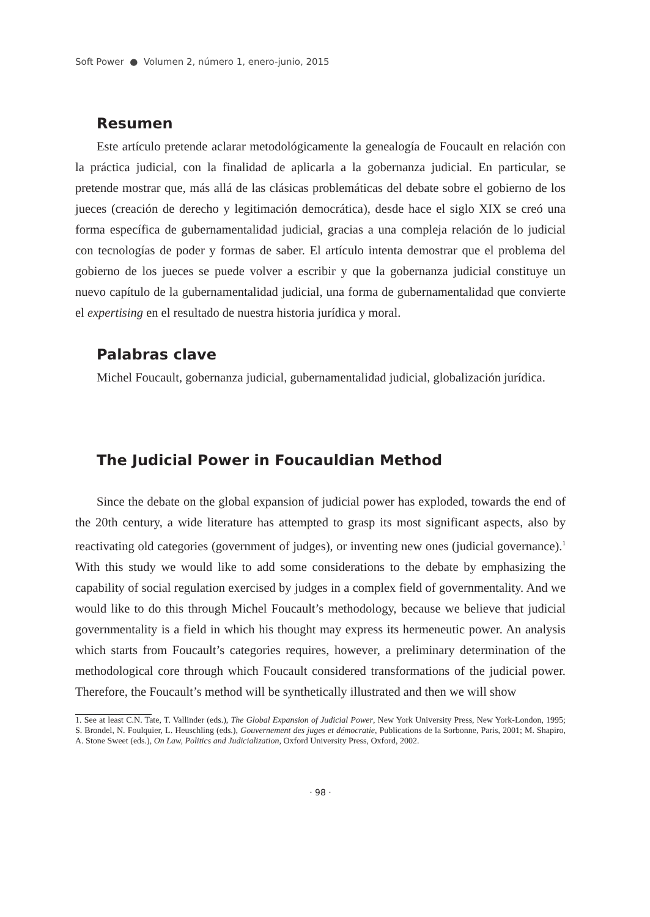Soft Power ● Volumen 2, número 1, enero-junio, 2015
Resumen
Este artículo pretende aclarar metodológicamente la genealogía de Foucault en relación con la práctica judicial, con la finalidad de aplicarla a la gobernanza judicial. En particular, se pretende mostrar que, más allá de las clásicas problemáticas del debate sobre el gobierno de los jueces (creación de derecho y legitimación democrática), desde hace el siglo XIX se creó una forma específica de gubernamentalidad judicial, gracias a una compleja relación de lo judicial con tecnologías de poder y formas de saber. El artículo intenta demostrar que el problema del gobierno de los jueces se puede volver a escribir y que la gobernanza judicial constituye un nuevo capítulo de la gubernamentalidad judicial, una forma de gubernamentalidad que convierte el expertising en el resultado de nuestra historia jurídica y moral.
Palabras clave
Michel Foucault, gobernanza judicial, gubernamentalidad judicial, globalización jurídica.
The Judicial Power in Foucauldian Method
Since the debate on the global expansion of judicial power has exploded, towards the end of the 20th century, a wide literature has attempted to grasp its most significant aspects, also by reactivating old categories (government of judges), or inventing new ones (judicial governance).<sup>1</sup> With this study we would like to add some considerations to the debate by emphasizing the capability of social regulation exercised by judges in a complex field of governmentality. And we would like to do this through Michel Foucault’s methodology, because we believe that judicial governmentality is a field in which his thought may express its hermeneutic power. An analysis which starts from Foucault’s categories requires, however, a preliminary determination of the methodological core through which Foucault considered transformations of the judicial power. Therefore, the Foucault’s method will be synthetically illustrated and then we will show
1. See at least C.N. Tate, T. Vallinder (eds.), The Global Expansion of Judicial Power, New York University Press, New York-London, 1995; S. Brondel, N. Foulquier, L. Heuschling (eds.), Gouvernement des juges et démocratie, Publications de la Sorbonne, Paris, 2001; M. Shapiro, A. Stone Sweet (eds.), On Law, Politics and Judicialization, Oxford University Press, Oxford, 2002.
· 98 ·